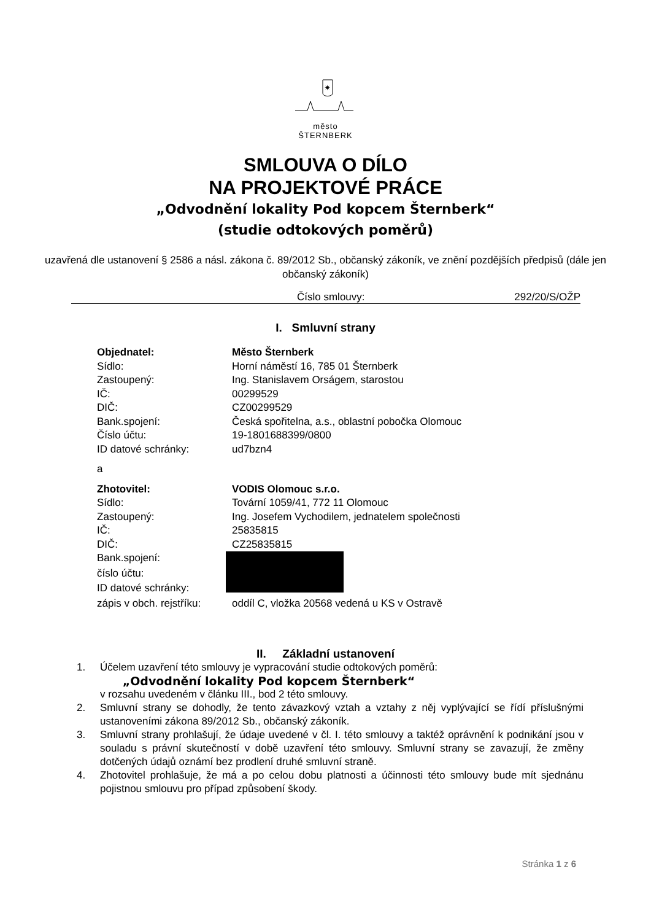✷
město
ŠTERNBERK
SMLOUVA O DÍLO
NA PROJEKTOVÉ PRÁCE
„Odvodnění lokality Pod kopcem Šternberk“
(studie odtokových poměrů)
uzavřená dle ustanovení § 2586 a násl. zákona č. 89/2012 Sb., občanský zákoník, ve znění pozdějších předpisů (dále jen občanský zákoník)
Číslo smlouvy: 292/20/S/OŽP
I. Smluvní strany
| Objednatel: | Město Šternberk |
| Sídlo: | Horní náměstí 16, 785 01 Šternberk |
| Zastoupený: | Ing. Stanislavem Orságem, starostou |
| IČ: | 00299529 |
| DIČ: | CZ00299529 |
| Bank.spojení: | Česká spořitelna, a.s., oblastní pobočka Olomouc |
| Číslo účtu: | 19-1801688399/0800 |
| ID datové schránky: | ud7bzn4 |
| a | |
| Zhotovitel: | VODIS Olomouc s.r.o. |
| Sídlo: | Tovární 1059/41, 772 11 Olomouc |
| Zastoupený: | Ing. Josefem Vychodilem, jednatelem společnosti |
| IČ: | 25835815 |
| DIČ: | CZ25835815 |
| Bank.spojení: | |
| číslo účtu: | |
| ID datové schránky: | |
| zápis v obch. rejstříku: | oddíl C, vložka 20568 vedená u KS v Ostravě |
II. Základní ustanovení
1. Účelem uzavření této smlouvy je vypracování studie odtokových poměrů:
„Odvodnění lokality Pod kopcem Šternberk“
v rozsahu uvedeném v článku III., bod 2 této smlouvy.
2. Smluvní strany se dohodly, že tento závazkový vztah a vztahy z něj vyplývající se řídí příslušnými ustanoveními zákona 89/2012 Sb., občanský zákoník.
3. Smluvní strany prohlašují, že údaje uvedené v čl. I. této smlouvy a taktéž oprávnění k podnikání jsou v souladu s právní skutečností v době uzavření této smlouvy. Smluvní strany se zavazují, že změny dotčených údajů oznámí bez prodlení druhé smluvní straně.
4. Zhotovitel prohlašuje, že má a po celou dobu platnosti a účinnosti této smlouvy bude mít sjednánu pojistnou smlouvu pro případ způsobení škody.
Stránka 1 z 6